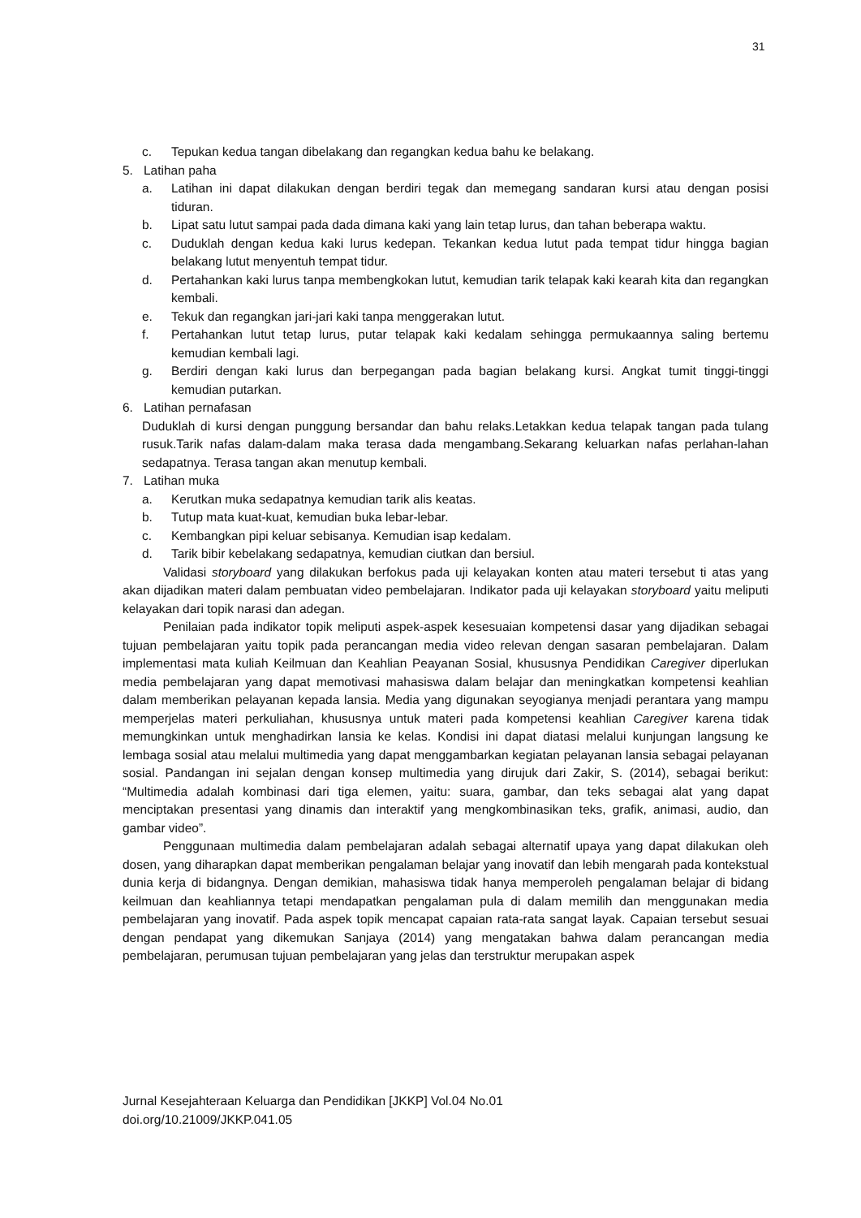31
c. Tepukan kedua tangan dibelakang dan regangkan kedua bahu ke belakang.
5. Latihan paha
a. Latihan ini dapat dilakukan dengan berdiri tegak dan memegang sandaran kursi atau dengan posisi tiduran.
b. Lipat satu lutut sampai pada dada dimana kaki yang lain tetap lurus, dan tahan beberapa waktu.
c. Duduklah dengan kedua kaki lurus kedepan. Tekankan kedua lutut pada tempat tidur hingga bagian belakang lutut menyentuh tempat tidur.
d. Pertahankan kaki lurus tanpa membengkokan lutut, kemudian tarik telapak kaki kearah kita dan regangkan kembali.
e. Tekuk dan regangkan jari-jari kaki tanpa menggerakan lutut.
f. Pertahankan lutut tetap lurus, putar telapak kaki kedalam sehingga permukaannya saling bertemu kemudian kembali lagi.
g. Berdiri dengan kaki lurus dan berpegangan pada bagian belakang kursi. Angkat tumit tinggi-tinggi kemudian putarkan.
6. Latihan pernafasan
Duduklah di kursi dengan punggung bersandar dan bahu relaks.Letakkan kedua telapak tangan pada tulang rusuk.Tarik nafas dalam-dalam maka terasa dada mengambang.Sekarang keluarkan nafas perlahan-lahan sedapatnya. Terasa tangan akan menutup kembali.
7. Latihan muka
a. Kerutkan muka sedapatnya kemudian tarik alis keatas.
b. Tutup mata kuat-kuat, kemudian buka lebar-lebar.
c. Kembangkan pipi keluar sebisanya. Kemudian isap kedalam.
d. Tarik bibir kebelakang sedapatnya, kemudian ciutkan dan bersiul.
Validasi storyboard yang dilakukan berfokus pada uji kelayakan konten atau materi tersebut ti atas yang akan dijadikan materi dalam pembuatan video pembelajaran. Indikator pada uji kelayakan storyboard yaitu meliputi kelayakan dari topik narasi dan adegan.
Penilaian pada indikator topik meliputi aspek-aspek kesesuaian kompetensi dasar yang dijadikan sebagai tujuan pembelajaran yaitu topik pada perancangan media video relevan dengan sasaran pembelajaran. Dalam implementasi mata kuliah Keilmuan dan Keahlian Peayanan Sosial, khususnya Pendidikan Caregiver diperlukan media pembelajaran yang dapat memotivasi mahasiswa dalam belajar dan meningkatkan kompetensi keahlian dalam memberikan pelayanan kepada lansia. Media yang digunakan seyogianya menjadi perantara yang mampu memperjelas materi perkuliahan, khususnya untuk materi pada kompetensi keahlian Caregiver karena tidak memungkinkan untuk menghadirkan lansia ke kelas. Kondisi ini dapat diatasi melalui kunjungan langsung ke lembaga sosial atau melalui multimedia yang dapat menggambarkan kegiatan pelayanan lansia sebagai pelayanan sosial. Pandangan ini sejalan dengan konsep multimedia yang dirujuk dari Zakir, S. (2014), sebagai berikut: “Multimedia adalah kombinasi dari tiga elemen, yaitu: suara, gambar, dan teks sebagai alat yang dapat menciptakan presentasi yang dinamis dan interaktif yang mengkombinasikan teks, grafik, animasi, audio, dan gambar video”.
Penggunaan multimedia dalam pembelajaran adalah sebagai alternatif upaya yang dapat dilakukan oleh dosen, yang diharapkan dapat memberikan pengalaman belajar yang inovatif dan lebih mengarah pada kontekstual dunia kerja di bidangnya. Dengan demikian, mahasiswa tidak hanya memperoleh pengalaman belajar di bidang keilmuan dan keahliannya tetapi mendapatkan pengalaman pula di dalam memilih dan menggunakan media pembelajaran yang inovatif. Pada aspek topik mencapat capaian rata-rata sangat layak. Capaian tersebut sesuai dengan pendapat yang dikemukan Sanjaya (2014) yang mengatakan bahwa dalam perancangan media pembelajaran, perumusan tujuan pembelajaran yang jelas dan terstruktur merupakan aspek
Jurnal Kesejahteraan Keluarga dan Pendidikan [JKKP] Vol.04 No.01
doi.org/10.21009/JKKP.041.05